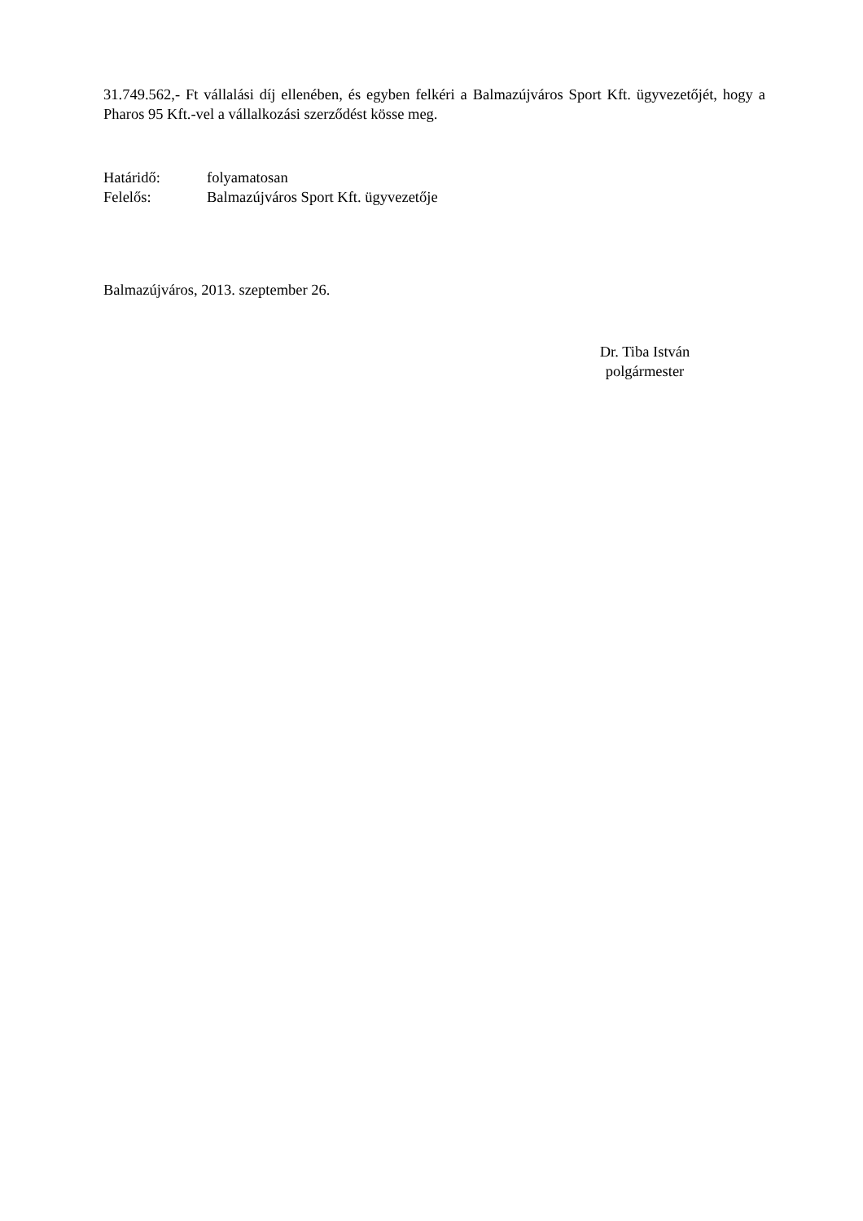31.749.562,- Ft vállalási díj ellenében, és egyben felkéri a Balmazújváros Sport Kft. ügyvezetőjét, hogy a Pharos 95 Kft.-vel a vállalkozási szerződést kösse meg.
Határidő: folyamatosan
Felelős: Balmazújváros Sport Kft. ügyvezetője
Balmazújváros, 2013. szeptember 26.
Dr. Tiba István
polgármester